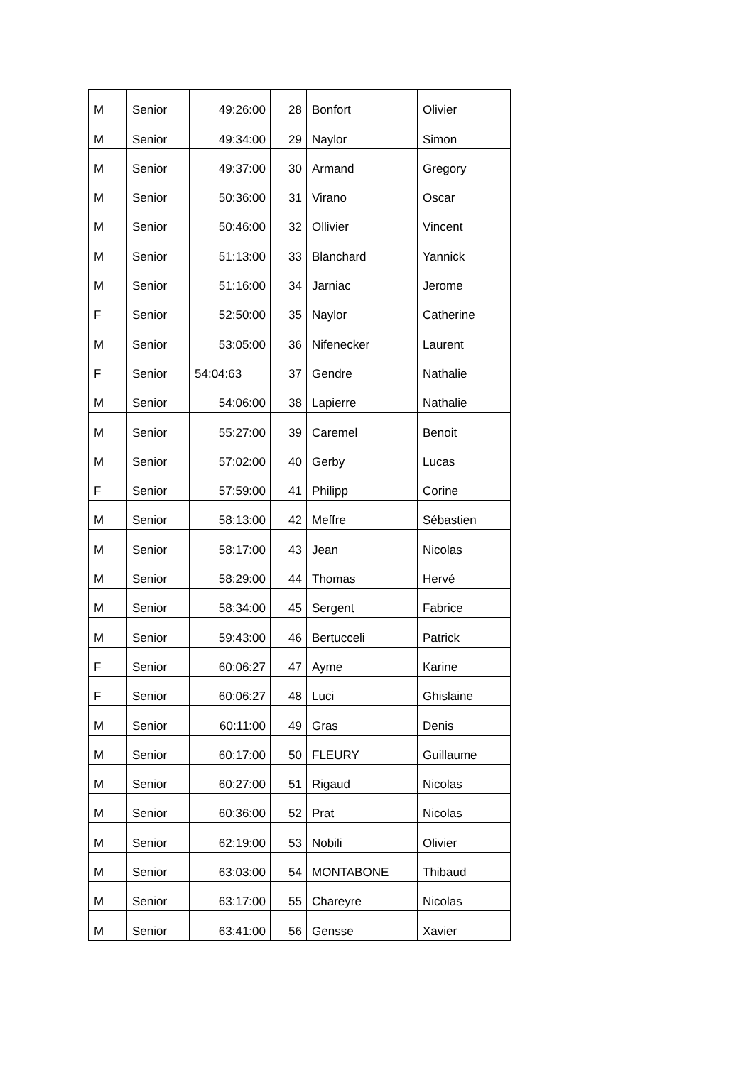| M | Senior | 49:26:00 | 28 | Bonfort | Olivier |
| M | Senior | 49:34:00 | 29 | Naylor | Simon |
| M | Senior | 49:37:00 | 30 | Armand | Gregory |
| M | Senior | 50:36:00 | 31 | Virano | Oscar |
| M | Senior | 50:46:00 | 32 | Ollivier | Vincent |
| M | Senior | 51:13:00 | 33 | Blanchard | Yannick |
| M | Senior | 51:16:00 | 34 | Jarniac | Jerome |
| F | Senior | 52:50:00 | 35 | Naylor | Catherine |
| M | Senior | 53:05:00 | 36 | Nifenecker | Laurent |
| F | Senior | 54:04:63 | 37 | Gendre | Nathalie |
| M | Senior | 54:06:00 | 38 | Lapierre | Nathalie |
| M | Senior | 55:27:00 | 39 | Caremel | Benoit |
| M | Senior | 57:02:00 | 40 | Gerby | Lucas |
| F | Senior | 57:59:00 | 41 | Philipp | Corine |
| M | Senior | 58:13:00 | 42 | Meffre | Sébastien |
| M | Senior | 58:17:00 | 43 | Jean | Nicolas |
| M | Senior | 58:29:00 | 44 | Thomas | Hervé |
| M | Senior | 58:34:00 | 45 | Sergent | Fabrice |
| M | Senior | 59:43:00 | 46 | Bertucceli | Patrick |
| F | Senior | 60:06:27 | 47 | Ayme | Karine |
| F | Senior | 60:06:27 | 48 | Luci | Ghislaine |
| M | Senior | 60:11:00 | 49 | Gras | Denis |
| M | Senior | 60:17:00 | 50 | FLEURY | Guillaume |
| M | Senior | 60:27:00 | 51 | Rigaud | Nicolas |
| M | Senior | 60:36:00 | 52 | Prat | Nicolas |
| M | Senior | 62:19:00 | 53 | Nobili | Olivier |
| M | Senior | 63:03:00 | 54 | MONTABONE | Thibaud |
| M | Senior | 63:17:00 | 55 | Chareyre | Nicolas |
| M | Senior | 63:41:00 | 56 | Gensse | Xavier |